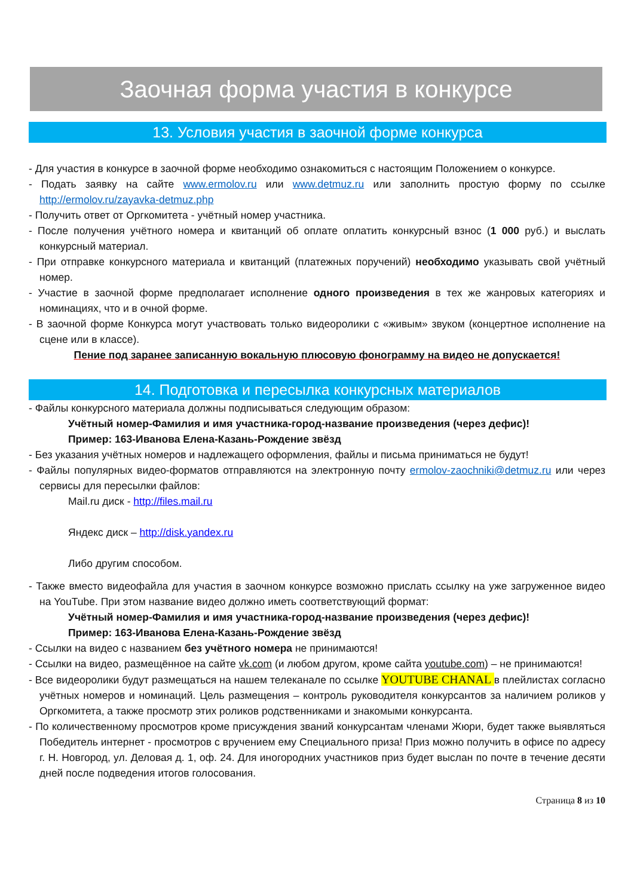Заочная форма участия в конкурсе
13. Условия участия в заочной форме конкурса
- Для участия в конкурсе в заочной форме необходимо ознакомиться с настоящим Положением о конкурсе.
- Подать заявку на сайте www.ermolov.ru или www.detmuz.ru или заполнить простую форму по ссылке http://ermolov.ru/zayavka-detmuz.php
- Получить ответ от Оргкомитета - учётный номер участника.
- После получения учётного номера и квитанций об оплате оплатить конкурсный взнос (1 000 руб.) и выслать конкурсный материал.
- При отправке конкурсного материала и квитанций (платежных поручений) необходимо указывать свой учётный номер.
- Участие в заочной форме предполагает исполнение одного произведения в тех же жанровых категориях и номинациях, что и в очной форме.
- В заочной форме Конкурса могут участвовать только видеоролики с «живым» звуком (концертное исполнение на сцене или в классе).
Пение под заранее записанную вокальную плюсовую фонограмму на видео не допускается!
14. Подготовка и пересылка конкурсных материалов
- Файлы конкурсного материала должны подписываться следующим образом:
Учётный номер-Фамилия и имя участника-город-название произведения (через дефис)!
Пример: 163-Иванова Елена-Казань-Рождение звёзд
- Без указания учётных номеров и надлежащего оформления, файлы и письма приниматься не будут!
- Файлы популярных видео-форматов отправляются на электронную почту ermolov-zaochniki@detmuz.ru или через сервисы для пересылки файлов:
Mail.ru диск - http://files.mail.ru
Яндекс диск – http://disk.yandex.ru
Либо другим способом.
- Также вместо видеофайла для участия в заочном конкурсе возможно прислать ссылку на уже загруженное видео на YouTube. При этом название видео должно иметь соответствующий формат:
Учётный номер-Фамилия и имя участника-город-название произведения (через дефис)!
Пример: 163-Иванова Елена-Казань-Рождение звёзд
- Ссылки на видео с названием без учётного номера не принимаются!
- Ссылки на видео, размещённое на сайте vk.com (и любом другом, кроме сайта youtube.com) – не принимаются!
- Все видеоролики будут размещаться на нашем телеканале по ссылке YOUTUBE CHANAL в плейлистах согласно учётных номеров и номинаций. Цель размещения – контроль руководителя конкурсантов за наличием роликов у Оргкомитета, а также просмотр этих роликов родственниками и знакомыми конкурсанта.
- По количественному просмотров кроме присуждения званий конкурсантам членами Жюри, будет также выявляться Победитель интернет - просмотров с вручением ему Специального приза! Приз можно получить в офисе по адресу г. Н. Новгород, ул. Деловая д. 1, оф. 24. Для иногородних участников приз будет выслан по почте в течение десяти дней после подведения итогов голосования.
Страница 8 из 10